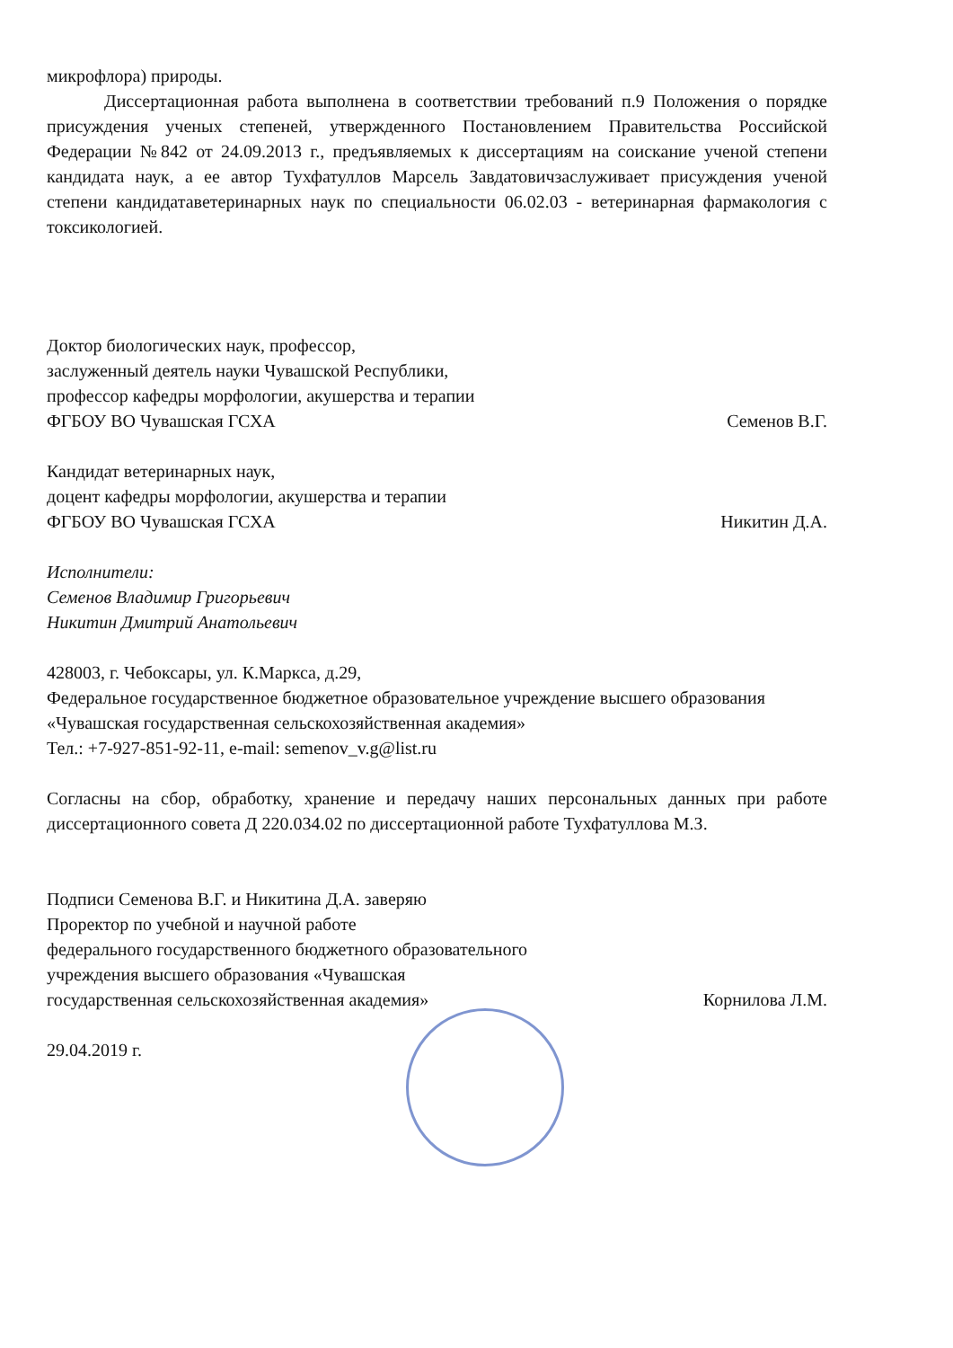микрофлора) природы.
Диссертационная работа выполнена в соответствии требований п.9 Положения о порядке присуждения ученых степеней, утвержденного Постановлением Правительства Российской Федерации №842 от 24.09.2013 г., предъявляемых к диссертациям на соискание ученой степени кандидата наук, а ее автор Тухфатуллов Марсель Завдатовичзаслуживает присуждения ученой степени кандидатаветеринарных наук по специальности 06.02.03 - ветеринарная фармакология с токсикологией.
Доктор биологических наук, профессор,
заслуженный деятель науки Чувашской Республики,
профессор кафедры морфологии, акушерства и терапии
ФГБОУ ВО Чувашская ГСХА Семенов В.Г.
Кандидат ветеринарных наук,
доцент кафедры морфологии, акушерства и терапии
ФГБОУ ВО Чувашская ГСХА Никитин Д.А.
Исполнители:
Семенов Владимир Григорьевич
Никитин Дмитрий Анатольевич
428003, г. Чебоксары, ул. К.Маркса, д.29,
Федеральное государственное бюджетное образовательное учреждение высшего образования «Чувашская государственная сельскохозяйственная академия»
Тел.: +7-927-851-92-11, e-mail: semenov_v.g@list.ru
Согласны на сбор, обработку, хранение и передачу наших персональных данных при работе диссертационного совета Д 220.034.02 по диссертационной работе Тухфатуллова М.З.
Подписи Семенова В.Г. и Никитина Д.А. заверяю
Проректор по учебной и научной работе
федерального государственного бюджетного образовательного
учреждения высшего образования «Чувашская
государственная сельскохозяйственная академия» Корнилова Л.М.
29.04.2019 г.